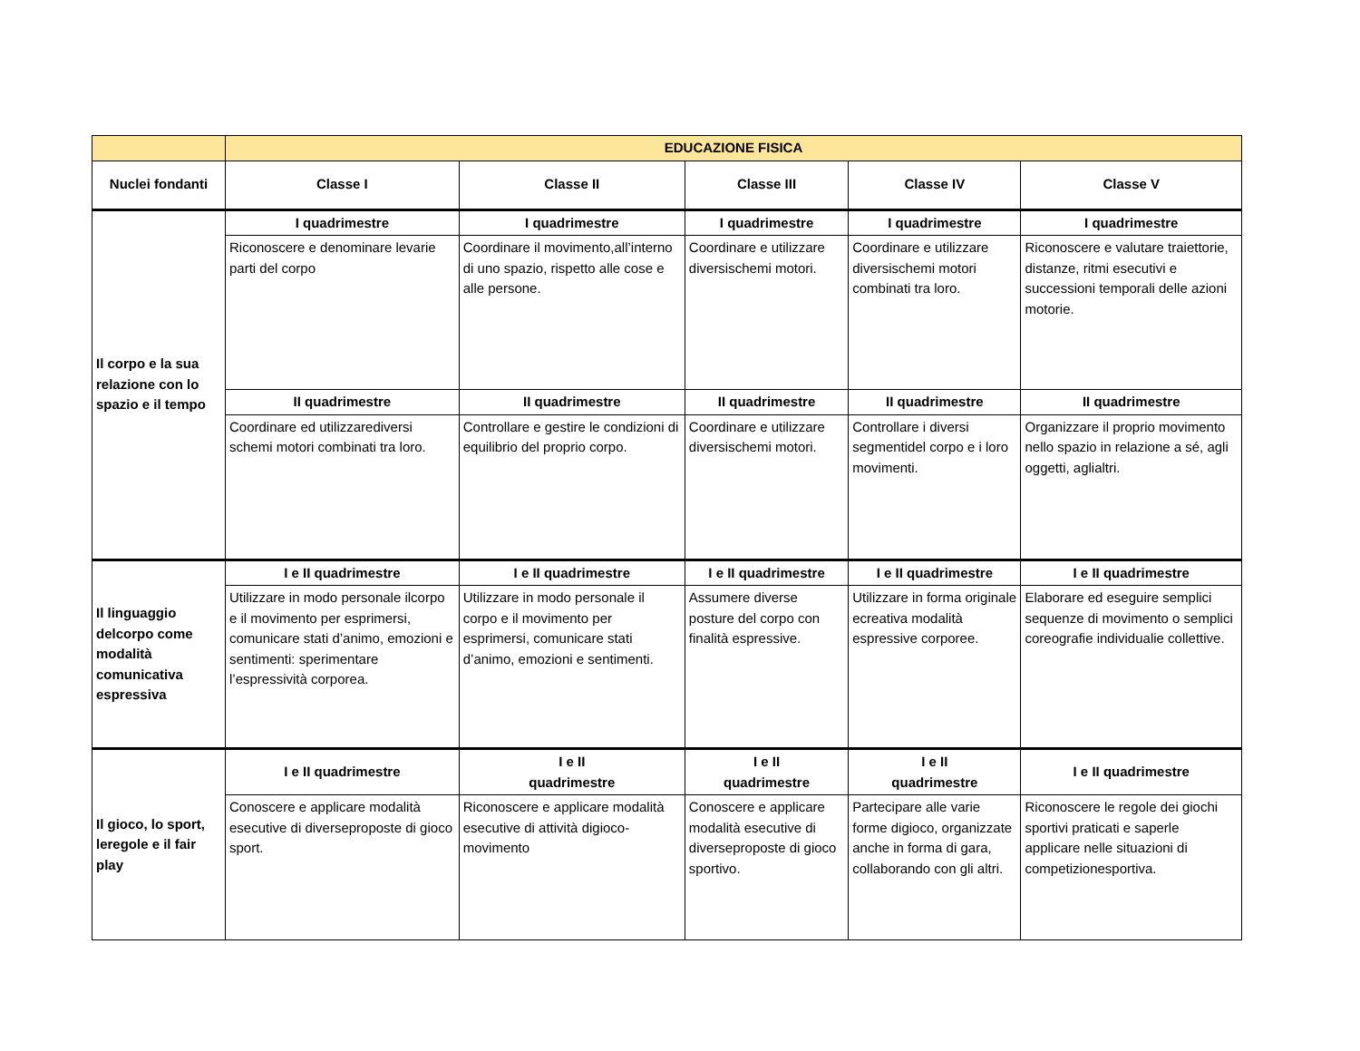| | EDUCAZIONE FISICA | | | | |
| --- | --- | --- | --- | --- | --- |
| Nuclei fondanti | Classe I | Classe II | Classe III | Classe IV | Classe V |
| Il corpo e la sua relazione con lo spazio e il tempo | I quadrimestre | I quadrimestre | I quadrimestre | I quadrimestre | I quadrimestre |
| | Riconoscere e denominare levarie parti del corpo | Coordinare il movimento,all’interno di uno spazio, rispetto alle cose e alle persone. | Coordinare e utilizzare diversischemi motori. | Coordinare e utilizzare diversischemi motori combinati tra loro. | Riconoscere e valutare traiettorie, distanze, ritmi esecutivi e successioni temporali delle azioni motorie. |
| | II quadrimestre | II quadrimestre | II quadrimestre | II quadrimestre | II quadrimestre |
| | Coordinare ed utilizzarediversi schemi motori combinati tra loro. | Controllare e gestire le condizioni di equilibrio del proprio corpo. | Coordinare e utilizzare diversischemi motori. | Controllare i diversi segmentidel corpo e i loro movimenti. | Organizzare il proprio movimento nello spazio in relazione a sé, agli oggetti, aglialtri. |
| Il linguaggio delcorpo come modalità comunicativa espressiva | I e II quadrimestre | I e II quadrimestre | I e II quadrimestre | I e II quadrimestre | I e II quadrimestre |
| | Utilizzare in modo personale ilcorpo e il movimento per esprimersi, comunicare stati d’animo, emozioni e sentimenti: sperimentare l’espressività corporea. | Utilizzare in modo personale il corpo e il movimento per esprimersi, comunicare stati d’animo, emozioni e sentimenti. | Assumere diverse posture del corpo con finalità espressive. | Utilizzare in forma originale ecreativa modalità espressive corporee. | Elaborare ed eseguire semplici sequenze di movimento o semplici coreografie individualie collettive. |
| Il gioco, lo sport, leregole e il fair play | I e II quadrimestre | I e II quadrimestre | I e II quadrimestre | I e II quadrimestre | I e II quadrimestre |
| | Conoscere e applicare modalità esecutive di diverseproposte di gioco sport. | Riconoscere e applicare modalità esecutive di attività digioco-movimento | Conoscere e applicare modalità esecutive di diverseproposte di gioco sportivo. | Partecipare alle varie forme digioco, organizzate anche in forma di gara, collaborando con gli altri. | Riconoscere le regole dei giochi sportivi praticati e saperle applicare nelle situazioni di competizionesportiva. |